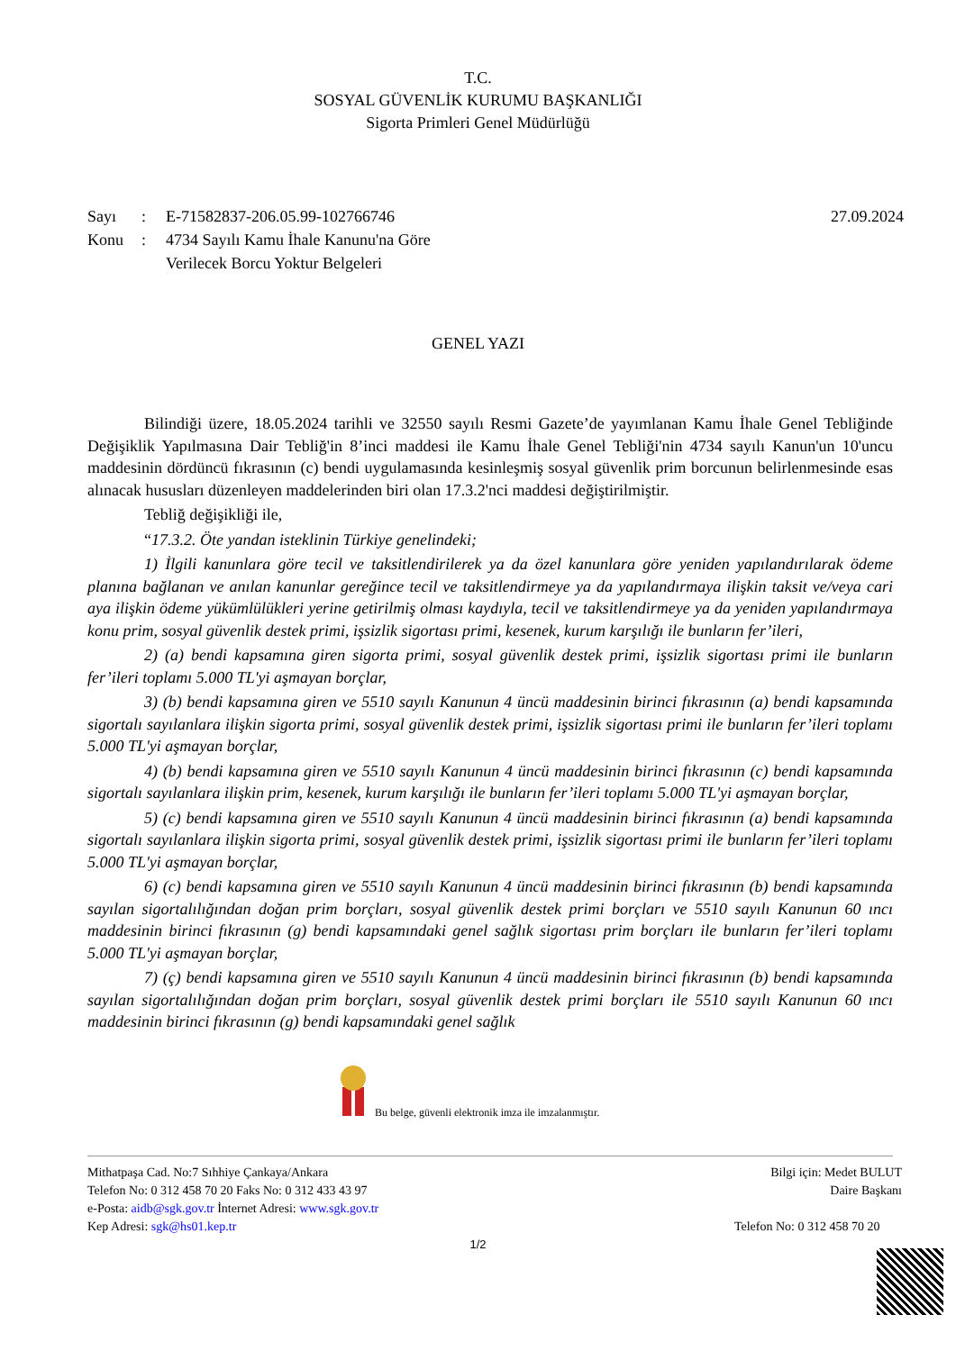T.C.
SOSYAL GÜVENLİK KURUMU BAŞKANLIĞI
Sigorta Primleri Genel Müdürlüğü
Sayı: E-71582837-206.05.99-102766746 27.09.2024
Konu: 4734 Sayılı Kamu İhale Kanunu'na Göre
Verilecek Borcu Yoktur Belgeleri
GENEL YAZI
Bilindiği üzere, 18.05.2024 tarihli ve 32550 sayılı Resmi Gazete’de yayımlanan Kamu İhale Genel Tebliğinde Değişiklik Yapılmasına Dair Tebliğ'in 8’inci maddesi ile Kamu İhale Genel Tebliği'nin 4734 sayılı Kanun'un 10'uncu maddesinin dördüncü fıkrasının (c) bendi uygulamasında kesinleşmiş sosyal güvenlik prim borcunun belirlenmesinde esas alınacak hususları düzenleyen maddelerinden biri olan 17.3.2'nci maddesi değiştirilmiştir.
Tebliğ değişikliği ile,
“17.3.2. Öte yandan isteklinin Türkiye genelindeki;
1) İlgili kanunlara göre tecil ve taksitlendirilerek ya da özel kanunlara göre yeniden yapılandırılarak ödeme planına bağlanan ve anılan kanunlar gereğince tecil ve taksitlendirmeye ya da yapılandırmaya ilişkin taksit ve/veya cari aya ilişkin ödeme yükümlülükleri yerine getirilmiş olması kaydıyla, tecil ve taksitlendirmeye ya da yeniden yapılandırmaya konu prim, sosyal güvenlik destek primi, işsizlik sigortası primi, kesenek, kurum karşılığı ile bunların fer’ileri,
2) (a) bendi kapsamına giren sigorta primi, sosyal güvenlik destek primi, işsizlik sigortası primi ile bunların fer’ileri toplamı 5.000 TL'yi aşmayan borçlar,
3) (b) bendi kapsamına giren ve 5510 sayılı Kanunun 4 üncü maddesinin birinci fıkrasının (a) bendi kapsamında sigortalı sayılanlara ilişkin sigorta primi, sosyal güvenlik destek primi, işsizlik sigortası primi ile bunların fer’ileri toplamı 5.000 TL'yi aşmayan borçlar,
4) (b) bendi kapsamına giren ve 5510 sayılı Kanunun 4 üncü maddesinin birinci fıkrasının (c) bendi kapsamında sigortalı sayılanlara ilişkin prim, kesenek, kurum karşılığı ile bunların fer’ileri toplamı 5.000 TL'yi aşmayan borçlar,
5) (c) bendi kapsamına giren ve 5510 sayılı Kanunun 4 üncü maddesinin birinci fıkrasının (a) bendi kapsamında sigortalı sayılanlara ilişkin sigorta primi, sosyal güvenlik destek primi, işsizlik sigortası primi ile bunların fer’ileri toplamı 5.000 TL'yi aşmayan borçlar,
6) (c) bendi kapsamına giren ve 5510 sayılı Kanunun 4 üncü maddesinin birinci fıkrasının (b) bendi kapsamında sayılan sigortalılığından doğan prim borçları, sosyal güvenlik destek primi borçları ve 5510 sayılı Kanunun 60 ıncı maddesinin birinci fıkrasının (g) bendi kapsamındaki genel sağlık sigortası prim borçları ile bunların fer’ileri toplamı 5.000 TL'yi aşmayan borçlar,
7) (ç) bendi kapsamına giren ve 5510 sayılı Kanunun 4 üncü maddesinin birinci fıkrasının (b) bendi kapsamında sayılan sigortalılığından doğan prim borçları, sosyal güvenlik destek primi borçları ile 5510 sayılı Kanunun 60 ıncı maddesinin birinci fıkrasının (g) bendi kapsamındaki genel sağlık
Bu belge, güvenli elektronik imza ile imzalanmıştır.
Mithatpaşa Cad. No:7 Sıhhiye Çankaya/Ankara
Telefon No: 0 312 458 70 20 Faks No: 0 312 433 43 97
e-Posta: aidb@sgk.gov.tr İnternet Adresi: www.sgk.gov.tr
Kep Adresi: sgk@hs01.kep.tr
Bilgi için: Medet BULUT
Daire Başkanı
Telefon No: 0 312 458 70 20
1/2